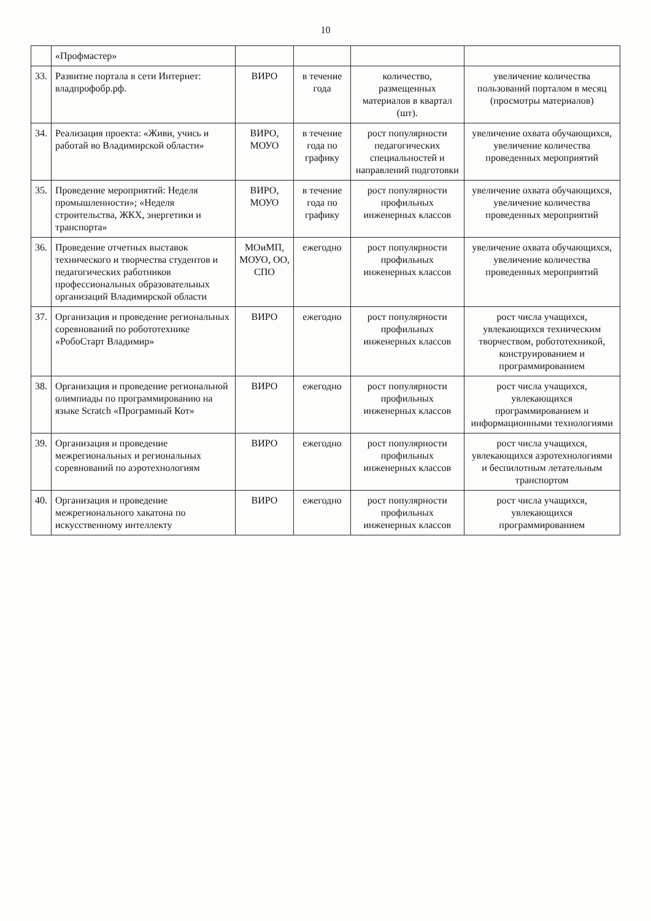10
| | «Профмастер» | | | | |
| 33. | Развитие портала в сети Интернет: владпрофобр.рф. | ВИРО | в течение года | количество, размещенных материалов в квартал (шт). | увеличение количества пользований порталом в месяц (просмотры материалов) |
| 34. | Реализация проекта: «Живи, учись и работай во Владимирской области» | ВИРО, МОУО | в течение года по графику | рост популярности педагогических специальностей и направлений подготовки | увеличение охвата обучающихся, увеличение количества проведенных мероприятий |
| 35. | Проведение мероприятий: Неделя промышленности»; «Неделя строительства, ЖКХ, энергетики и транспорта» | ВИРО, МОУО | в течение года по графику | рост популярности профильных инженерных классов | увеличение охвата обучающихся, увеличение количества проведенных мероприятий |
| 36. | Проведение отчетных выставок технического и творчества студентов и педагогических работников профессиональных образовательных организаций Владимирской области | МОиМП, МОУО, ОО, СПО | ежегодно | рост популярности профильных инженерных классов | увеличение охвата обучающихся, увеличение количества проведенных мероприятий |
| 37. | Организация и проведение региональных соревнований по робототехнике «РобоСтарт Владимир» | ВИРО | ежегодно | рост популярности профильных инженерных классов | рост числа учащихся, увлекающихся техническим творчеством, робототехникой, конструированием и программированием |
| 38. | Организация и проведение региональной олимпиады по программированию на языке Scratch «Програмный Кот» | ВИРО | ежегодно | рост популярности профильных инженерных классов | рост числа учащихся, увлекающихся программированием и информационными технологиями |
| 39. | Организация и проведение межрегиональных и региональных соревнований по аэротехнологиям | ВИРО | ежегодно | рост популярности профильных инженерных классов | рост числа учащихся, увлекающихся аэротехнологиями и беспилотным летательным транспортом |
| 40. | Организация и проведение межрегионального хакатона по искусственному интеллекту | ВИРО | ежегодно | рост популярности профильных инженерных классов | рост числа учащихся, увлекающихся программированием |